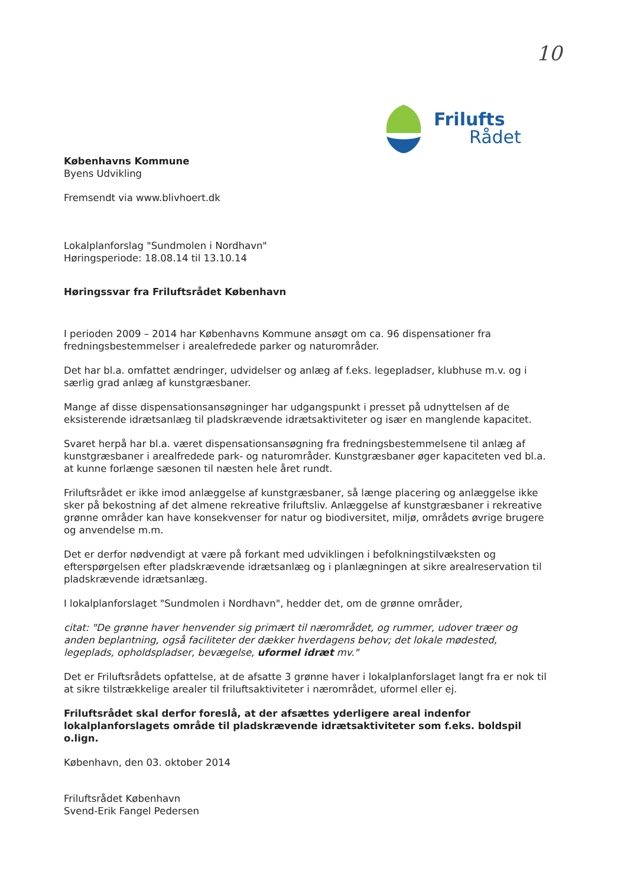10
Frilufts
Rådet
Københavns Kommune
Byens Udvikling
Fremsendt via www.blivhoert.dk
Lokalplanforslag "Sundmolen i Nordhavn"
Høringsperiode: 18.08.14 til 13.10.14
Høringssvar fra Friluftsrådet København
I perioden 2009 – 2014 har Københavns Kommune ansøgt om ca. 96 dispensationer fra fredningsbestemmelser i arealefredede parker og naturområder.
Det har bl.a. omfattet ændringer, udvidelser og anlæg af f.eks. legepladser, klubhuse m.v. og i særlig grad anlæg af kunstgræsbaner.
Mange af disse dispensationsansøgninger har udgangspunkt i presset på udnyttelsen af de eksisterende idrætsanlæg til pladskrævende idrætsaktiviteter og især en manglende kapacitet.
Svaret herpå har bl.a. været dispensationsansøgning fra fredningsbestemmelsene til anlæg af kunstgræsbaner i arealfredede park- og naturområder. Kunstgræsbaner øger kapaciteten ved bl.a. at kunne forlænge sæsonen til næsten hele året rundt.
Friluftsrådet er ikke imod anlæggelse af kunstgræsbaner, så længe placering og anlæggelse ikke sker på bekostning af det almene rekreative friluftsliv. Anlæggelse af kunstgræsbaner i rekreative grønne områder kan have konsekvenser for natur og biodiversitet, miljø, områdets øvrige brugere og anvendelse m.m.
Det er derfor nødvendigt at være på forkant med udviklingen i befolkningstilvæksten og efterspørgelsen efter pladskrævende idrætsanlæg og i planlægningen at sikre arealreservation til pladskrævende idrætsanlæg.
I lokalplanforslaget "Sundmolen i Nordhavn", hedder det, om de grønne områder,
citat: "De grønne haver henvender sig primært til nærområdet, og rummer, udover træer og anden beplantning, også faciliteter der dækker hverdagens behov; det lokale mødested, legeplads, opholdspladser, bevægelse, uformel idræt mv."
Det er Friluftsrådets opfattelse, at de afsatte 3 grønne haver i lokalplanforslaget langt fra er nok til at sikre tilstrækkelige arealer til friluftsaktiviteter i nærområdet, uformel eller ej.
Friluftsrådet skal derfor foreslå, at der afsættes yderligere areal indenfor lokalplanforslagets område til pladskrævende idrætsaktiviteter som f.eks. boldspil o.lign.
København, den 03. oktober 2014
Friluftsrådet København
Svend-Erik Fangel Pedersen